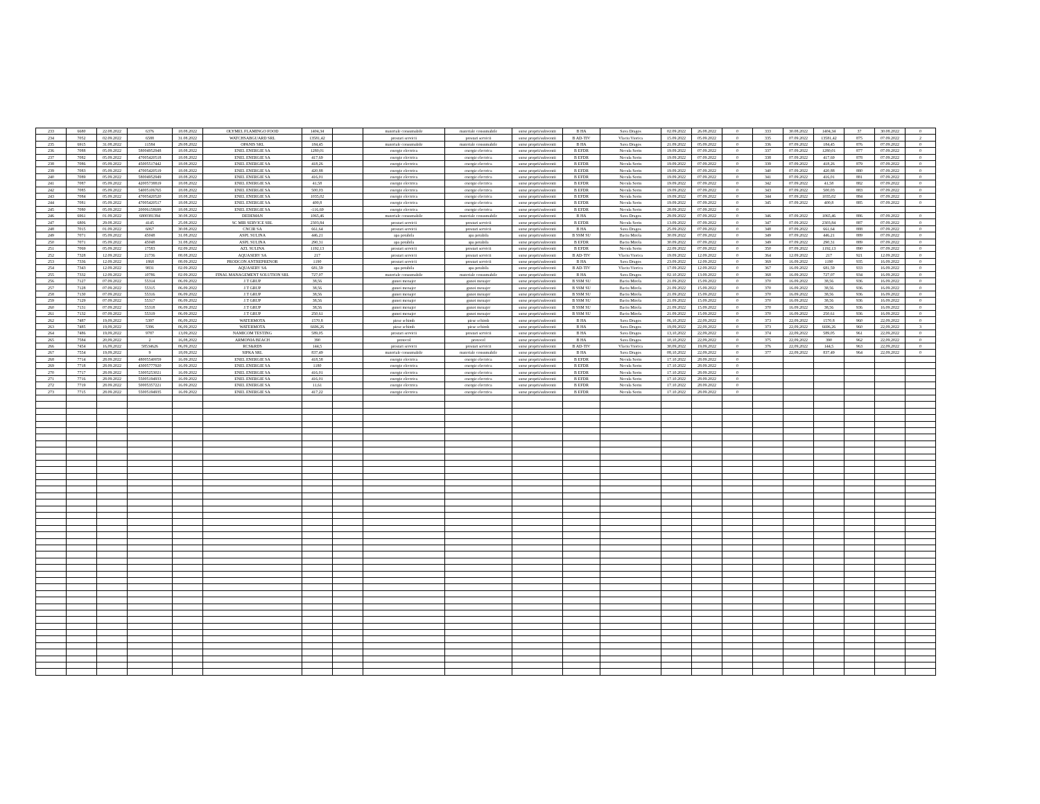| 233 | 6680 | 22.08.2022 | 6376 | 18.08.2022 | OLYMEL FLAMINGO FOOD | 1404,34 | | materiale consumabile | materiale consumabile | surse proprii/subventii | B HA | Sava Dragos | 02.09.2022 | 26.08.2022 | 0 | 333 | 30.08.2022 | 1404,34 | 37 | 30.08.2022 | 0 |
| 234 | 7052 | 02.09.2022 | 6588 | 31.08.2022 | WATCHSABGUARD SRL | 13581,42 | | prestari servicii | prestari servicii | surse proprii/subventii | B AD-TIV | Vlaciu Viorica | 15.09.2022 | 05.09.2022 | 0 | 335 | 07.09.2022 | 13581,42 | 875 | 07.09.2022 | 2 |
| 235 | 6915 | 31.08.2022 | 11584 | 29.08.2022 | OPANIS SRL | 184,45 | | materiale consumabile | materiale consumabile | surse proprii/subventii | B HA | Sava Dragos | 21.09.2022 | 05.09.2022 | 0 | 336 | 07.09.2022 | 184,45 | 876 | 07.09.2022 | 0 |
| 236 | 7088 | 05.09.2022 | 58004952948 | 18.08.2022 | ENEL ENERGIE SA | 1280,01 | | energie electrica | energie electrica | surse proprii/subventii | B EFDR | Necula Sorin | 19.09.2022 | 07.09.2022 | 0 | 337 | 07.09.2022 | 1280,01 | 877 | 07.09.2022 | 0 |
| 237 | 7082 | 05.09.2022 | 47005420518 | 18.08.2022 | ENEL ENERGIE SA | 417,69 | | energie electrica | energie electrica | surse proprii/subventii | B EFDR | Necula Sorin | 19.09.2022 | 07.09.2022 | 0 | 338 | 07.09.2022 | 417,69 | 878 | 07.09.2022 | 0 |
| 238 | 7086 | 05.09.2022 | 45005517442 | 18.08.2022 | ENEL ENERGIE SA | 418,26 | | energie electrica | energie electrica | surse proprii/subventii | B EFDR | Necula Sorin | 19.09.2022 | 07.09.2022 | 0 | 339 | 07.09.2022 | 418,26 | 879 | 07.09.2022 | 0 |
| 239 | 7083 | 05.09.2022 | 47005420519 | 18.08.2022 | ENEL ENERGIE SA | 420,88 | | energie electrica | energie electrica | surse proprii/subventii | B EFDR | Necula Sorin | 19.09.2022 | 07.09.2022 | 0 | 340 | 07.09.2022 | 420,88 | 880 | 07.09.2022 | 0 |
| 240 | 7089 | 05.09.2022 | 58004952949 | 18.08.2022 | ENEL ENERGIE SA | 416,01 | | energie electrica | energie electrica | surse proprii/subventii | B EFDR | Necula Sorin | 19.09.2022 | 07.09.2022 | 0 | 341 | 07.09.2022 | 416,01 | 881 | 07.09.2022 | 0 |
| 241 | 7087 | 05.09.2022 | 42005738819 | 18.08.2022 | ENEL ENERGIE SA | 41,58 | | energie electrica | energie electrica | surse proprii/subventii | B EFDR | Necula Sorin | 19.09.2022 | 07.09.2022 | 0 | 342 | 07.09.2022 | 41,58 | 882 | 07.09.2022 | 0 |
| 242 | 7085 | 05.09.2022 | 54005106765 | 18.08.2022 | ENEL ENERGIE SA | 500,03 | | energie electrica | energie electrica | surse proprii/subventii | B EFDR | Necula Sorin | 19.09.2022 | 07.09.2022 | 0 | 343 | 07.09.2022 | 500,03 | 883 | 07.09.2022 | 0 |
| 243 | 7084 | 05.09.2022 | 47005420520 | 18.08.2022 | ENEL ENERGIE SA | 1035,02 | | energie electrica | energie electrica | surse proprii/subventii | B EFDR | Necula Sorin | 19.09.2022 | 07.09.2022 | 0 | 344 | 07.09.2022 | 1035,02 | 884 | 07.09.2022 | 0 |
| 244 | 7081 | 05.09.2022 | 47005420517 | 18.08.2022 | ENEL ENERGIE SA | 400,8 | | energie electrica | energie electrica | surse proprii/subventii | B EFDR | Necula Sorin | 19.09.2022 | 07.09.2022 | 0 | 345 | 07.09.2022 | 400,8 | 885 | 07.09.2022 | 0 |
| 245 | 7080 | 05.09.2022 | 20006158699 | 18.08.2022 | ENEL ENERGIE SA | -116,69 | | energie electrica | energie electrica | surse proprii/subventii | B EFDR | Necula Sorin | 28.09.2022 | 07.09.2022 | 0 | | | | | | |
| 246 | 6961 | 01.09.2022 | 6800381394 | 30.08.2022 | DEDEMAN | 1065,46 | | materiale consumabile | materiale consumabile | surse proprii/subventii | B HA | Sava Dragos | 29.09.2022 | 07.09.2022 | 0 | 346 | 07.09.2022 | 1065,46 | 886 | 07.09.2022 | 0 |
| 247 | 6806 | 29.08.2022 | 4145 | 25.08.2022 | SC MIR SERVICE SRL | 2303,84 | | prestari servicii | prestari servicii | surse proprii/subventii | B EFDR | Necula Sorin | 13.09.2022 | 07.09.2022 | 0 | 347 | 07.09.2022 | 2303,84 | 887 | 07.09.2022 | 0 |
| 248 | 7015 | 01.09.2022 | 6067 | 30.08.2022 | CNCIR SA | 661,64 | | prestari servicii | prestari servicii | surse proprii/subventii | B HA | Sava Dragos | 25.09.2022 | 07.09.2022 | 0 | 348 | 07.09.2022 | 661,64 | 888 | 07.09.2022 | 0 |
| 249 | 7071 | 05.09.2022 | 45048 | 31.08.2022 | ASPL SULINA | 446,21 | | apa potabila | apa potabila | surse proprii/subventii | B SSM SU | Baciu Mirela | 30.09.2022 | 07.09.2022 | 0 | 349 | 07.09.2022 | 446,21 | 889 | 07.09.2022 | 0 |
| 250 | 7071 | 05.09.2022 | 45048 | 31.08.2022 | ASPL SULINA | 290,31 | | apa potabila | apa potabila | surse proprii/subventii | B EFDR | Baciu Mirela | 30.09.2022 | 07.09.2022 | 0 | 349 | 07.09.2022 | 290,31 | 889 | 07.09.2022 | 0 |
| 251 | 7069 | 05.09.2022 | 17583 | 02.09.2022 | AZL SULINA | 1192,13 | | prestari servicii | prestari servicii | surse proprii/subventii | B EFDR | Necula Sorin | 22.09.2022 | 07.09.2022 | 0 | 350 | 07.09.2022 | 1192,13 | 890 | 07.09.2022 | 0 |
| 252 | 7328 | 12.09.2022 | 21736 | 08.08.2022 | AQUASERV SA | 217 | | prestari servicii | prestari servicii | surse proprii/subventii | B AD-TIV | Vlaciu Viorica | 19.09.2022 | 12.09.2022 | 0 | 364 | 12.09.2022 | 217 | 921 | 12.09.2022 | 0 |
| 253 | 7336 | 12.09.2022 | 1868 | 08.09.2022 | PRODCON ANTREPRENOR | 1190 | | prestari servicii | prestari servicii | surse proprii/subventii | B HA | Sava Dragos | 23.09.2022 | 12.09.2022 | 0 | 369 | 16.09.2022 | 1190 | 935 | 16.09.2022 | 0 |
| 254 | 7343 | 12.09.2022 | 9831 | 02.09.2022 | AQUASERV SA | 681,59 | | apa potabila | apa potabila | surse proprii/subventii | B AD-TIV | Vlaciu Viorica | 17.09.2022 | 12.09.2022 | 0 | 367 | 16.09.2022 | 681,59 | 933 | 16.09.2022 | 0 |
| 255 | 7332 | 12.09.2022 | 10786 | 02.09.2022 | FINAL MANAGEMENT SOLUTION SRL | 727,07 | | materiale consumabile | materiale consumabile | surse proprii/subventii | B HA | Sava Dragos | 02.10.2022 | 13.09.2022 | 0 | 368 | 16.09.2022 | 727,07 | 934 | 16.09.2022 | 0 |
| 256 | 7127 | 07.09.2022 | 55314 | 06.09.2022 | J.T GRUP | 38,56 | | gunoi menajer | gunoi menajer | surse proprii/subventii | B SSM SU | Baciu Mirela | 21.09.2022 | 15.09.2022 | 0 | 370 | 16.09.2022 | 38,56 | 936 | 16.09.2022 | 0 |
| 257 | 7128 | 07.09.2022 | 55315 | 06.09.2022 | J.T GRUP | 38,56 | | gunoi menajer | gunoi menajer | surse proprii/subventii | B SSM SU | Baciu Mirela | 21.09.2022 | 15.09.2022 | 0 | 370 | 16.09.2022 | 38,56 | 936 | 16.09.2022 | 0 |
| 258 | 7130 | 07.09.2022 | 55316 | 06.09.2022 | J.T GRUP | 38,56 | | gunoi menajer | gunoi menajer | surse proprii/subventii | B SSM SU | Baciu Mirela | 21.09.2022 | 15.09.2022 | 0 | 370 | 16.09.2022 | 38,56 | 936 | 16.09.2022 | 0 |
| 259 | 7129 | 07.09.2022 | 55317 | 06.09.2022 | J.T GRUP | 38,56 | | gunoi menajer | gunoi menajer | surse proprii/subventii | B SSM SU | Baciu Mirela | 21.09.2022 | 15.09.2022 | 0 | 370 | 16.09.2022 | 38,56 | 936 | 16.09.2022 | 0 |
| 260 | 7131 | 07.09.2022 | 55318 | 06.09.2022 | J.T GRUP | 38,56 | | gunoi menajer | gunoi menajer | surse proprii/subventii | B SSM SU | Baciu Mirela | 21.09.2022 | 15.09.2022 | 0 | 370 | 16.09.2022 | 38,56 | 936 | 16.09.2022 | 0 |
| 261 | 7132 | 07.09.2022 | 55319 | 06.09.2022 | J.T GRUP | 250,61 | | gunoi menajer | gunoi menajer | surse proprii/subventii | B SSM SU | Baciu Mirela | 21.09.2022 | 15.09.2022 | 0 | 370 | 16.09.2022 | 250,61 | 936 | 16.09.2022 | 0 |
| 262 | 7487 | 19,09,2022 | 5397 | 06,09,2022 | WATERMOTA | 1570,8 | | piese schimb | piese schimb | surse proprii/subventii | B HA | Sava Dragos | 06,10,2022 | 22,09,2022 | 0 | 373 | 22,09,2022 | 1570,8 | 960 | 22,09,2022 | 0 |
| 263 | 7485 | 19,09,2022 | 5396 | 06,09,2022 | WATERMOTA | 6696,26 | | piese schimb | piese schimb | surse proprii/subventii | B HA | Sava Dragos | 19,09,2022 | 22,09,2022 | 0 | 373 | 22,09,2022 | 6696,26 | 960 | 22,09,2022 | 3 |
| 264 | 7486 | 19,09,2022 | 9787 | 13,09,2022 | NAMICOM TESTING | 589,05 | | prestari servicii | prestari servicii | surse proprii/subventii | B HA | Sava Dragos | 13,10,2022 | 22,09,2022 | 0 | 374 | 22,09,2022 | 589,05 | 961 | 22,09,2022 | 0 |
| 265 | 7584 | 20,09,2022 | 2 | 16,08,2022 | ARMONIA BEACH | 390 | | protocol | protocol | surse proprii/subventii | B HA | Sava Dragos | 10,10,2022 | 22,09,2022 | 0 | 375 | 22,09,2022 | 390 | 962 | 22,09,2022 | 0 |
| 266 | 7454 | 16,09,2022 | 58534626 | 06,09,2022 | RCS&RDS | 144,5 | | prestari servicii | prestari servicii | surse proprii/subventii | B AD-TIV | Vlaciu Viorica | 30,09,2022 | 19,09,2022 | 0 | 376 | 22,09,2022 | 144,5 | 963 | 22,09,2022 | 0 |
| 267 | 7554 | 19,09,2022 | 9 | 18,09,2022 | SIPKA SRL | 837,49 | | materiale consumabile | materiale consumabile | surse proprii/subventii | B HA | Sava Dragos | 08,10,2022 | 22,09,2022 | 0 | 377 | 22,09,2022 | 837,49 | 964 | 22,09,2022 | 0 |
| 268 | 7714 | 28.09.2022 | 48005540059 | 16.09.2022 | ENEL ENERGIE SA | 418,58 | | energie electrica | energie electrica | surse proprii/subventii | B EFDR | Necula Sorin | 17.10.2022 | 28.09.2022 | 0 | | | | | | |
| 269 | 7718 | 28.09.2022 | 43005777920 | 16.09.2022 | ENEL ENERGIE SA | 1180 | | energie electrica | energie electrica | surse proprii/subventii | B EFDR | Necula Sorin | 17.10.2022 | 28.09.2022 | 0 | | | | | | |
| 270 | 7717 | 28.09.2022 | 53005253021 | 16.09.2022 | ENEL ENERGIE SA | 416,01 | | energie electrica | energie electrica | surse proprii/subventii | B EFDR | Necula Sorin | 17.10.2022 | 28.09.2022 | 0 | | | | | | |
| 271 | 7716 | 28.09.2022 | 55005194933 | 16.09.2022 | ENEL ENERGIE SA | 416,01 | | energie electrica | energie electrica | surse proprii/subventii | B EFDR | Necula Sorin | 17.10.2022 | 28.09.2022 | 0 | | | | | | |
| 272 | 7719 | 28.09.2022 | 50005357221 | 16.09.2022 | ENEL ENERGIE SA | 11,61 | | energie electrica | energie electrica | surse proprii/subventii | B EFDR | Necula Sorin | 17.10.2022 | 28.09.2022 | 0 | | | | | | |
| 273 | 7715 | 28.09.2022 | 55005194935 | 16.09.2022 | ENEL ENERGIE SA | 417,22 | | energie electrica | energie electrica | surse proprii/subventii | B EFDR | Necula Sorin | 17.10.2022 | 28.09.2022 | 0 | | | | | | |